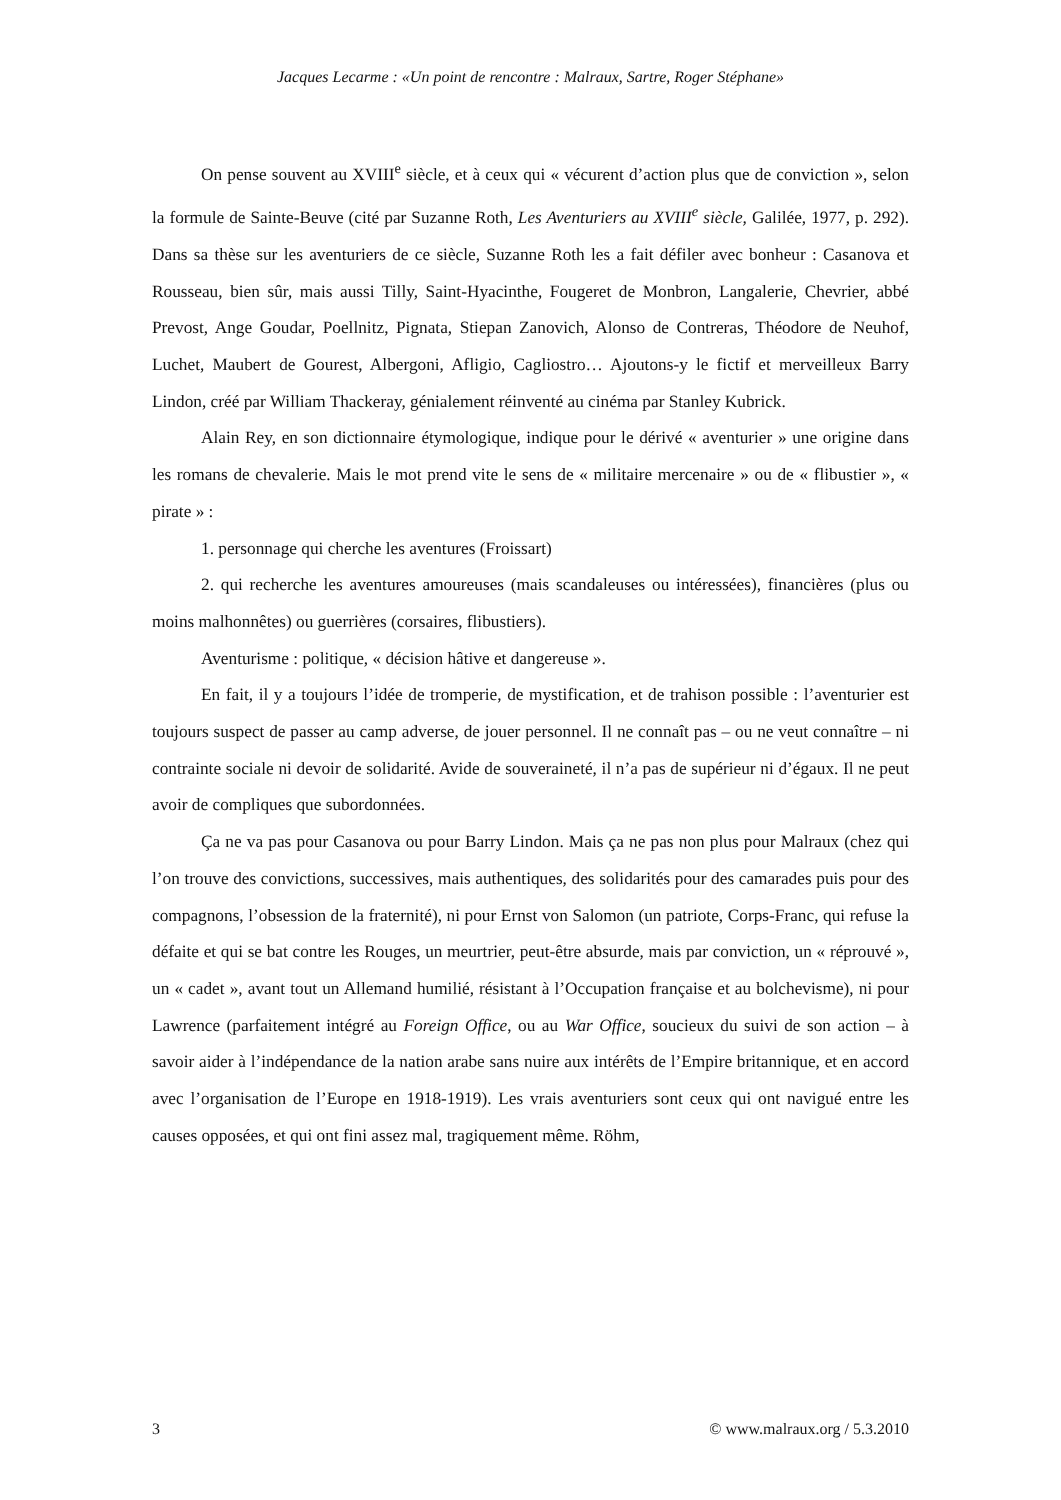Jacques Lecarme : «Un point de rencontre : Malraux, Sartre, Roger Stéphane»
On pense souvent au XVIII<sup>e</sup> siècle, et à ceux qui « vécurent d’action plus que de conviction », selon la formule de Sainte-Beuve (cité par Suzanne Roth, Les Aventuriers au XVIII<sup>e</sup> siècle, Galilée, 1977, p. 292). Dans sa thèse sur les aventuriers de ce siècle, Suzanne Roth les a fait défiler avec bonheur : Casanova et Rousseau, bien sûr, mais aussi Tilly, Saint-Hyacinthe, Fougeret de Monbron, Langalerie, Chevrier, abbé Prevost, Ange Goudar, Poellnitz, Pignata, Stiepan Zanovich, Alonso de Contreras, Théodore de Neuhof, Luchet, Maubert de Gourest, Albergoni, Afligio, Cagliostro… Ajoutons-y le fictif et merveilleux Barry Lindon, créé par William Thackeray, génialement réinventé au cinéma par Stanley Kubrick.
Alain Rey, en son dictionnaire étymologique, indique pour le dérivé « aventurier » une origine dans les romans de chevalerie. Mais le mot prend vite le sens de « militaire mercenaire » ou de « flibustier », « pirate » :
1. personnage qui cherche les aventures (Froissart)
2. qui recherche les aventures amoureuses (mais scandaleuses ou intéressées), financières (plus ou moins malhonnêtes) ou guerrières (corsaires, flibustiers).
Aventurisme : politique, « décision hâtive et dangereuse ».
En fait, il y a toujours l’idée de tromperie, de mystification, et de trahison possible : l’aventurier est toujours suspect de passer au camp adverse, de jouer personnel. Il ne connaît pas – ou ne veut connaître – ni contrainte sociale ni devoir de solidarité. Avide de souveraineté, il n’a pas de supérieur ni d’égaux. Il ne peut avoir de compliques que subordonnées.
Ça ne va pas pour Casanova ou pour Barry Lindon. Mais ça ne pas non plus pour Malraux (chez qui l’on trouve des convictions, successives, mais authentiques, des solidarités pour des camarades puis pour des compagnons, l’obsession de la fraternité), ni pour Ernst von Salomon (un patriote, Corps-Franc, qui refuse la défaite et qui se bat contre les Rouges, un meurtrier, peut-être absurde, mais par conviction, un « réprouvé », un « cadet », avant tout un Allemand humilié, résistant à l’Occupation française et au bolchevisme), ni pour Lawrence (parfaitement intégré au Foreign Office, ou au War Office, soucieux du suivi de son action – à savoir aider à l’indépendance de la nation arabe sans nuire aux intérêts de l’Empire britannique, et en accord avec l’organisation de l’Europe en 1918-1919). Les vrais aventuriers sont ceux qui ont navigué entre les causes opposées, et qui ont fini assez mal, tragiquement même. Röhm,
3 © www.malraux.org / 5.3.2010